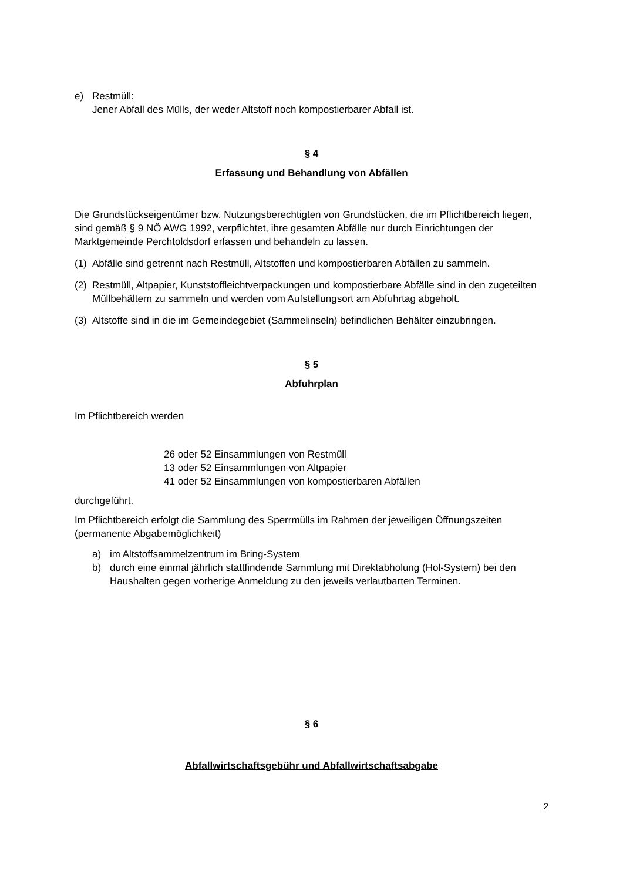e) Restmüll:
Jener Abfall des Mülls, der weder Altstoff noch kompostierbarer Abfall ist.
§ 4
Erfassung und Behandlung von Abfällen
Die Grundstückseigentümer bzw. Nutzungsberechtigten von Grundstücken, die im Pflichtbereich liegen, sind gemäß § 9 NÖ AWG 1992, verpflichtet, ihre gesamten Abfälle nur durch Einrichtungen der Marktgemeinde Perchtoldsdorf erfassen und behandeln zu lassen.
(1) Abfälle sind getrennt nach Restmüll, Altstoffen und kompostierbaren Abfällen zu sammeln.
(2) Restmüll, Altpapier, Kunststoffleichtverpackungen und kompostierbare Abfälle sind in den zugeteilten Müllbehältern zu sammeln und werden vom Aufstellungsort am Abfuhrtag abgeholt.
(3) Altstoffe sind in die im Gemeindegebiet (Sammelinseln) befindlichen Behälter einzubringen.
§ 5
Abfuhrplan
Im Pflichtbereich werden
26 oder 52 Einsammlungen von Restmüll
13 oder 52 Einsammlungen von Altpapier
41 oder 52 Einsammlungen von kompostierbaren Abfällen
durchgeführt.
Im Pflichtbereich erfolgt die Sammlung des Sperrmülls im Rahmen der jeweiligen Öffnungszeiten (permanente Abgabemöglichkeit)
a) im Altstoffsammelzentrum im Bring-System
b) durch eine einmal jährlich stattfindende Sammlung mit Direktabholung (Hol-System) bei den Haushalten gegen vorherige Anmeldung zu den jeweils verlautbarten Terminen.
§ 6
Abfallwirtschaftsgebühr und Abfallwirtschaftsabgabe
2